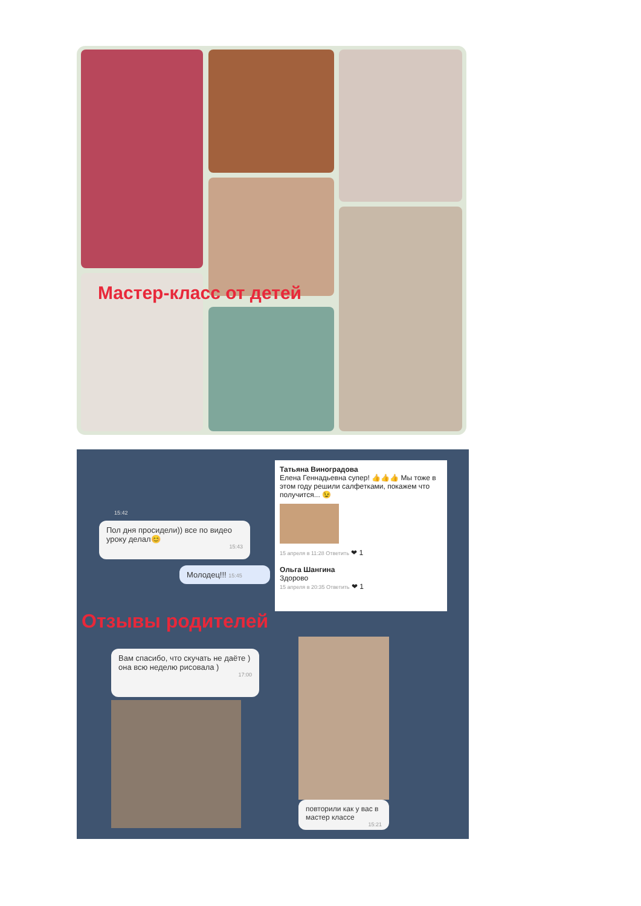Мастер-класс от детей
Пол дня просидели)) все по видео уроку делал😊
15:43
15:42
Молодец!!! 15:45
Татьяна Виноградова
Елена Геннадьевна супер! 👍👍👍 Мы тоже в этом году решили салфетками, покажем что получится... 😉
15 апреля в 11:28 Ответить ❤ 1
Ольга Шангина
Здорово
15 апреля в 20:35 Ответить ❤ 1
Вам спасибо, что скучать не даёте ) она всю неделю рисовала )
17:00
повторили как у вас в мастер классе
15:21
Отзывы родителей